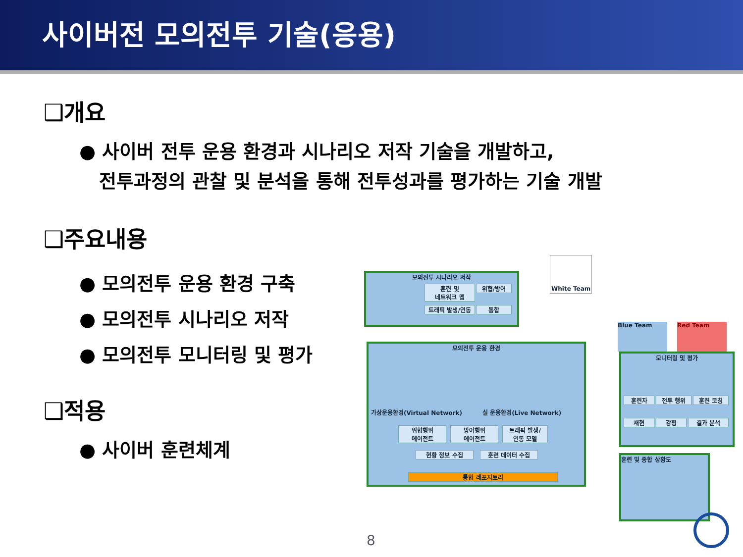사이버전 모의전투 기술(응용)
❑개요
● 사이버 전투 운용 환경과 시나리오 저작 기술을 개발하고,
전투과정의 관찰 및 분석을 통해 전투성과를 평가하는 기술 개발
❑주요내용
● 모의전투 운용 환경 구축
● 모의전투 시나리오 저작
● 모의전투 모니터링 및 평가
❑적용
● 사이버 훈련체계
모의전투 시나리오 저작
훈련 및
네트워크 맵
위협/방어
트래픽 발생/연동 통합
White Team
Blue Team Red Team
모의전투 운용 환경
가상운용환경(Virtual Network) 실 운용환경(Live Network)
위협행위
에이전트
방어행위
에이전트
트래픽 발생/
연동 모델
현황 정보 수집 훈련 데이터 수집
통합 레포지토리
모니터링 및 평가
훈련자 전투 행위 훈련 코칭
재현 강평 결과 분석
훈련 및 종합 상황도
8